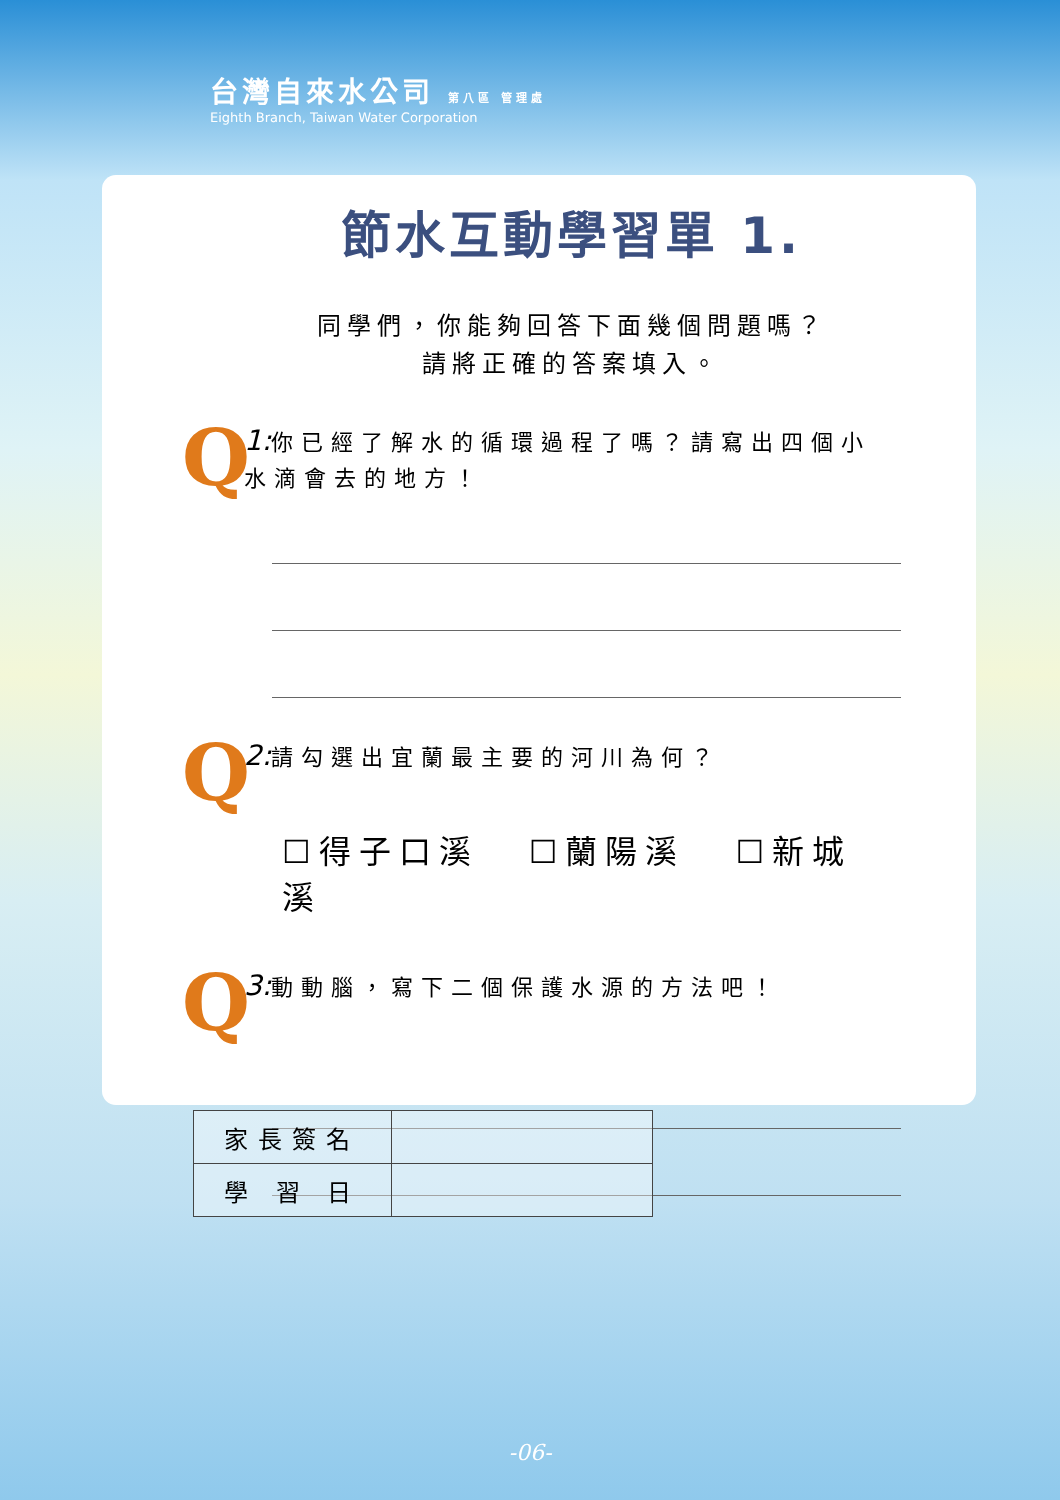台灣自來水公司 第八區 管理處
Eighth Branch, Taiwan Water Corporation
節水互動學習單 1.
同學們，你能夠回答下面幾個問題嗎？
請將正確的答案填入。
Q
1: 你已經了解水的循環過程了嗎？請寫出四個小水滴會去的地方！
Q
2: 請勾選出宜蘭最主要的河川為何？
☐得子口溪 ☐蘭陽溪 ☐新城溪
Q
3: 動動腦，寫下二個保護水源的方法吧！
| 家長簽名 | |
| 學 習 日 | |
-06-